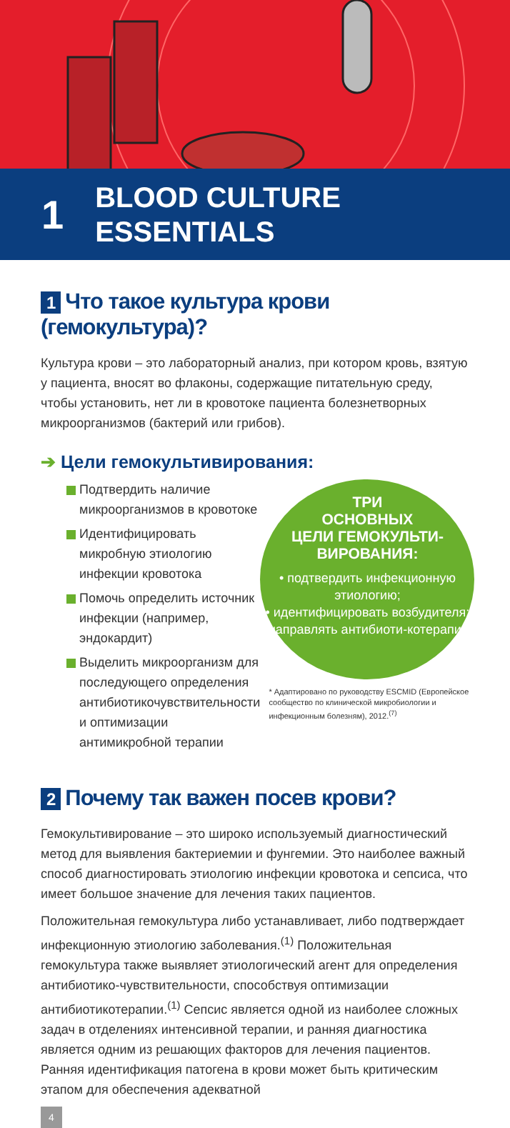1
BLOOD CULTURE
ESSENTIALS
1 Что такое культура крови (гемокультура)?
Культура крови – это лабораторный анализ, при котором кровь, взятую у пациента, вносят во флаконы, содержащие питательную среду, чтобы установить, нет ли в кровотоке пациента болезнетворных микроорганизмов (бактерий или грибов).
➔ Цели гемокультивирования:
Подтвердить наличие микроорганизмов в кровотоке
Идентифицировать микробную этиологию инфекции кровотока
Помочь определить источник инфекции (например, эндокардит)
Выделить микроорганизм для последующего определения антибиотикочувствительности и оптимизации антимикробной терапии
ТРИ
ОСНОВНЫХ
ЦЕЛИ ГЕМОКУЛЬТИ-
ВИРОВАНИЯ:
• подтвердить инфекционную этиологию;
• идентифицировать возбудителя;
• направлять антибиоти-котерапию.
* Адаптировано по руководству ESCMID (Европейское сообщество по клинической микробиологии и инфекционным болезням), 2012.<sup>(7)</sup>
2 Почему так важен посев крови?
Гемокультивирование – это широко используемый диагностический метод для выявления бактериемии и фунгемии. Это наиболее важный способ диагностировать этиологию инфекции кровотока и сепсиса, что имеет большое значение для лечения таких пациентов.
Положительная гемокультура либо устанавливает, либо подтверждает инфекционную этиологию заболевания.<sup>(1)</sup> Положительная гемокультура также выявляет этиологический агент для определения антибиотико-чувствительности, способствуя оптимизации антибиотикотерапии.<sup>(1)</sup> Сепсис является одной из наиболее сложных задач в отделениях интенсивной терапии, и ранняя диагностика является одним из решающих факторов для лечения пациентов. Ранняя идентификация патогена в крови может быть критическим этапом для обеспечения адекватной
4